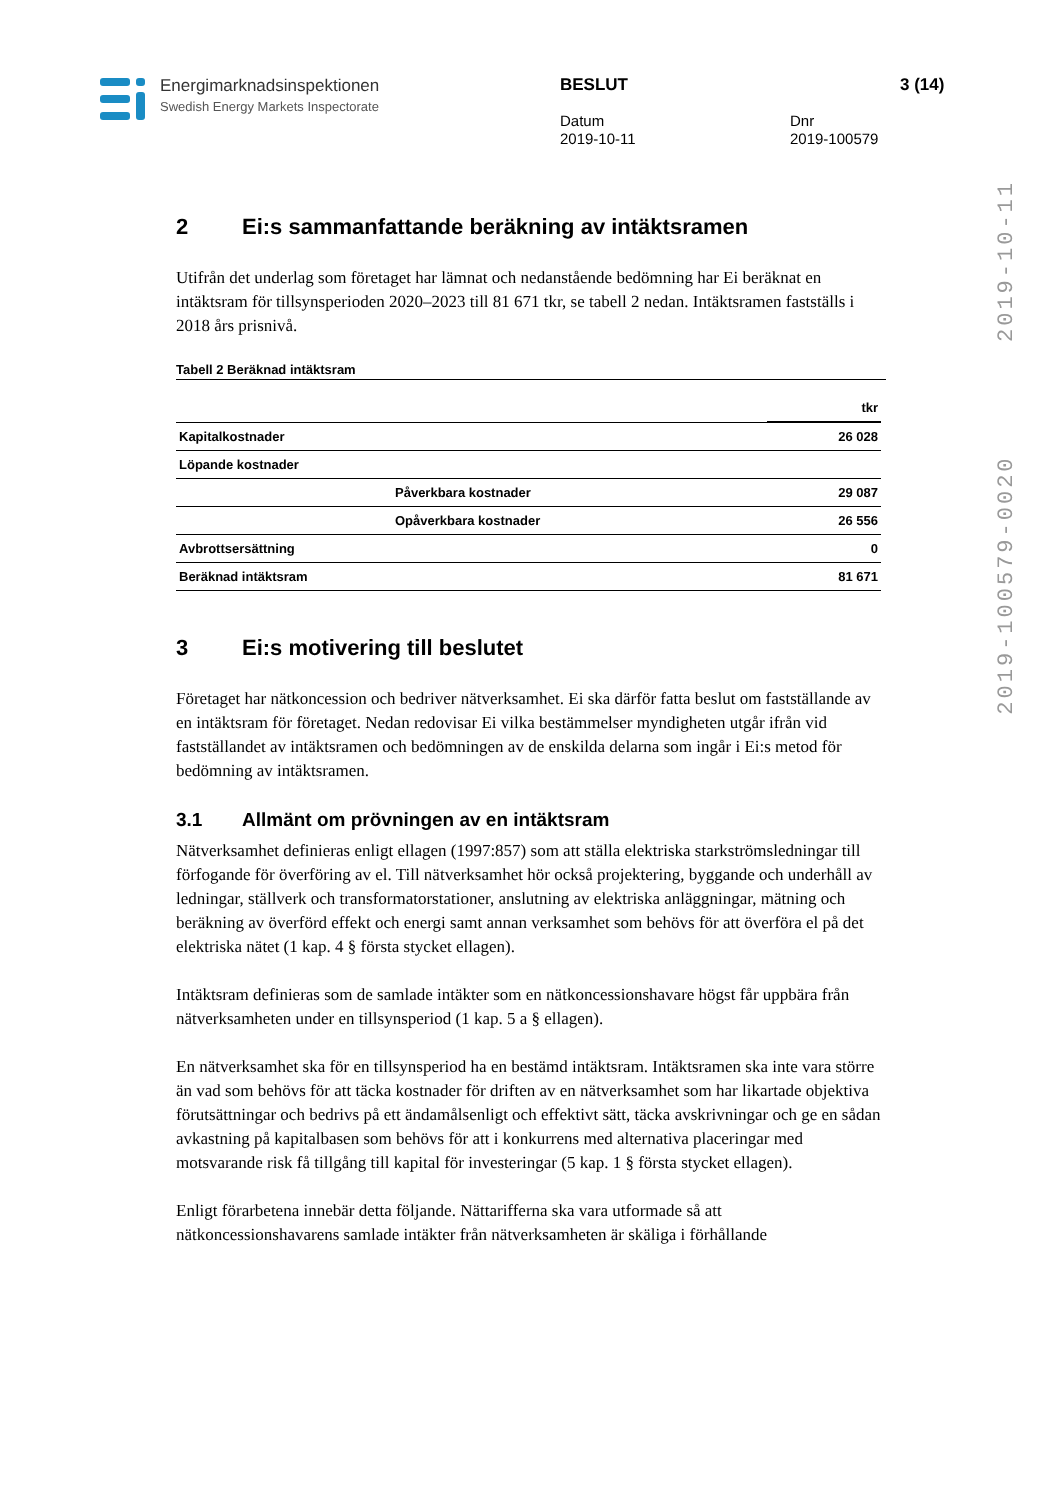Energimarknadsinspektionen
Swedish Energy Markets Inspectorate
BESLUT
Datum
2019-10-11
Dnr
2019-100579
3 (14)
2019-100579-0020 2019-10-11
2 Ei:s sammanfattande beräkning av intäktsramen
Utifrån det underlag som företaget har lämnat och nedanstående bedömning har Ei beräknat en intäktsram för tillsynsperioden 2020–2023 till 81 671 tkr, se tabell 2 nedan. Intäktsramen fastställs i 2018 års prisnivå.
Tabell 2 Beräknad intäktsram
| | | tkr |
| --- | --- | --- |
| Kapitalkostnader | | 26 028 |
| Löpande kostnader | | |
| | Påverkbara kostnader | 29 087 |
| | Opåverkbara kostnader | 26 556 |
| Avbrottsersättning | | 0 |
| Beräknad intäktsram | | 81 671 |
3 Ei:s motivering till beslutet
Företaget har nätkoncession och bedriver nätverksamhet. Ei ska därför fatta beslut om fastställande av en intäktsram för företaget. Nedan redovisar Ei vilka bestämmelser myndigheten utgår ifrån vid fastställandet av intäktsramen och bedömningen av de enskilda delarna som ingår i Ei:s metod för bedömning av intäktsramen.
3.1 Allmänt om prövningen av en intäktsram
Nätverksamhet definieras enligt ellagen (1997:857) som att ställa elektriska starkströmsledningar till förfogande för överföring av el. Till nätverksamhet hör också projektering, byggande och underhåll av ledningar, ställverk och transformatorstationer, anslutning av elektriska anläggningar, mätning och beräkning av överförd effekt och energi samt annan verksamhet som behövs för att överföra el på det elektriska nätet (1 kap. 4 § första stycket ellagen).
Intäktsram definieras som de samlade intäkter som en nätkoncessionshavare högst får uppbära från nätverksamheten under en tillsynsperiod (1 kap. 5 a § ellagen).
En nätverksamhet ska för en tillsynsperiod ha en bestämd intäktsram. Intäktsramen ska inte vara större än vad som behövs för att täcka kostnader för driften av en nätverksamhet som har likartade objektiva förutsättningar och bedrivs på ett ändamålsenligt och effektivt sätt, täcka avskrivningar och ge en sådan avkastning på kapitalbasen som behövs för att i konkurrens med alternativa placeringar med motsvarande risk få tillgång till kapital för investeringar (5 kap. 1 § första stycket ellagen).
Enligt förarbetena innebär detta följande. Nättarifferna ska vara utformade så att nätkoncessionshavarens samlade intäkter från nätverksamheten är skäliga i förhållande